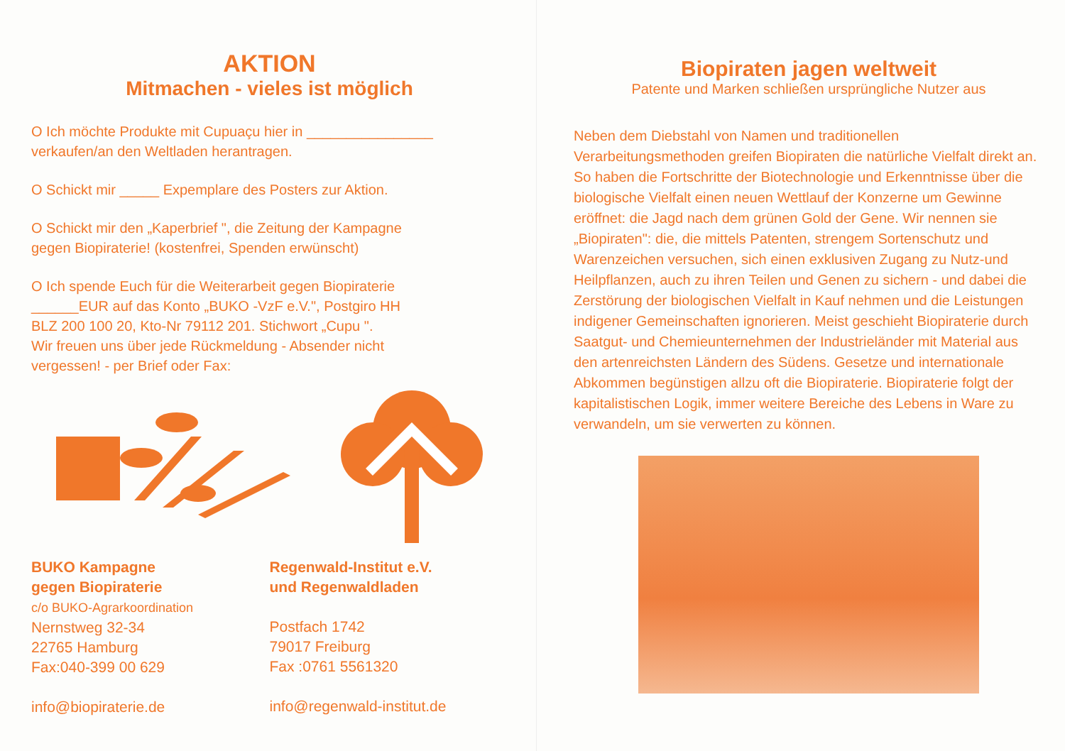AKTION
Mitmachen - vieles ist möglich
O Ich möchte Produkte mit Cupuaçu hier in ________________
verkaufen/an den Weltladen herantragen.
O Schickt mir _____ Expemplare des Posters zur Aktion.
O Schickt mir den „Kaperbrief ", die Zeitung der Kampagne
gegen Biopiraterie! (kostenfrei, Spenden erwünscht)
O Ich spende Euch für die Weiterarbeit gegen Biopiraterie
______EUR auf das Konto „BUKO -VzF e.V.", Postgiro HH
BLZ 200 100 20, Kto-Nr 79112 201. Stichwort „Cupu ".
Wir freuen uns über jede Rückmeldung - Absender nicht
vergessen! - per Brief oder Fax:
BUKO Kampagne
gegen Biopiraterie
c/o BUKO-Agrarkoordination
Nernstweg 32-34
22765 Hamburg
Fax:040-399 00 629
info@biopiraterie.de
Regenwald-Institut e.V.
und Regenwaldladen
Postfach 1742
79017 Freiburg
Fax :0761 5561320
info@regenwald-institut.de
Biopiraten jagen weltweit
Patente und Marken schließen ursprüngliche Nutzer aus
Neben dem Diebstahl von Namen und traditionellen Verarbeitungsmethoden greifen Biopiraten die natürliche Vielfalt direkt an. So haben die Fortschritte der Biotechnologie und Erkenntnisse über die biologische Vielfalt einen neuen Wettlauf der Konzerne um Gewinne eröffnet: die Jagd nach dem grünen Gold der Gene. Wir nennen sie „Biopiraten": die, die mittels Patenten, strengem Sortenschutz und Warenzeichen versuchen, sich einen exklusiven Zugang zu Nutz-und Heilpflanzen, auch zu ihren Teilen und Genen zu sichern - und dabei die Zerstörung der biologischen Vielfalt in Kauf nehmen und die Leistungen indigener Gemeinschaften ignorieren. Meist geschieht Biopiraterie durch Saatgut- und Chemieunternehmen der Industrieländer mit Material aus den artenreichsten Ländern des Südens. Gesetze und internationale Abkommen begünstigen allzu oft die Biopiraterie. Biopiraterie folgt der kapitalistischen Logik, immer weitere Bereiche des Lebens in Ware zu verwandeln, um sie verwerten zu können.